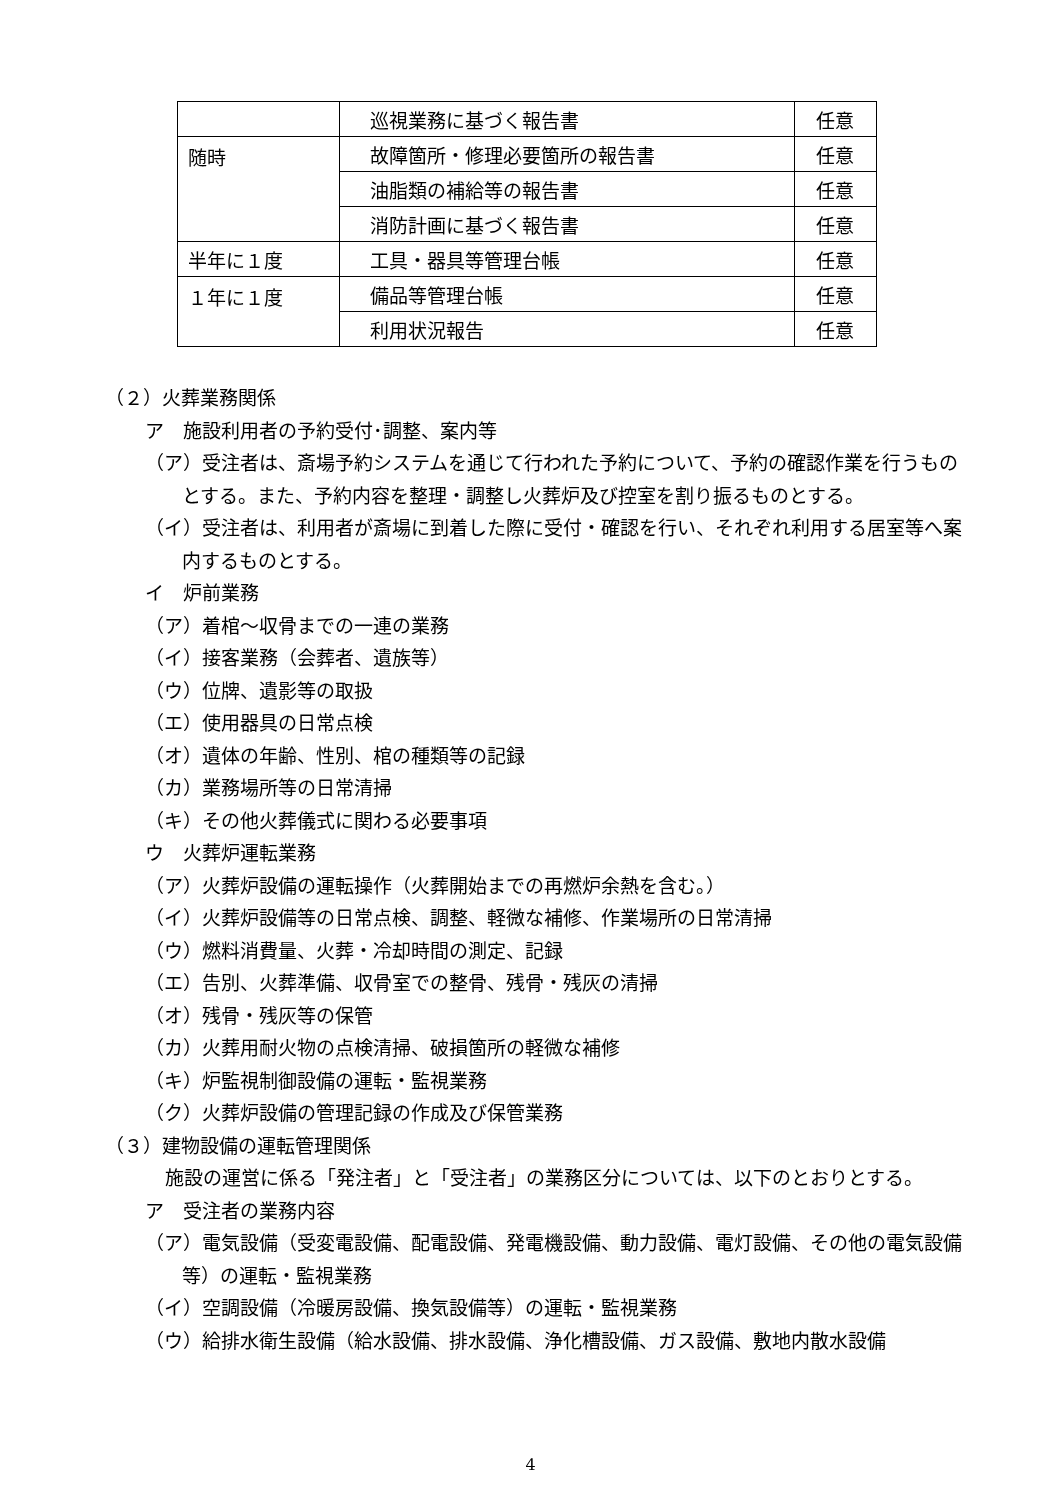| | 巡視業務に基づく報告書 | 任意 |
| 随時 | 故障箇所・修理必要箇所の報告書 | 任意 |
| | 油脂類の補給等の報告書 | 任意 |
| | 消防計画に基づく報告書 | 任意 |
| 半年に１度 | 工具・器具等管理台帳 | 任意 |
| １年に１度 | 備品等管理台帳 | 任意 |
| | 利用状況報告 | 任意 |
（２）火葬業務関係
ア　施設利用者の予約受付･調整、案内等
（ア）受注者は、斎場予約システムを通じて行われた予約について、予約の確認作業を行うものとする。また、予約内容を整理・調整し火葬炉及び控室を割り振るものとする。
（イ）受注者は、利用者が斎場に到着した際に受付・確認を行い、それぞれ利用する居室等へ案内するものとする。
イ　炉前業務
（ア）着棺～収骨までの一連の業務
（イ）接客業務（会葬者、遺族等）
（ウ）位牌、遺影等の取扱
（エ）使用器具の日常点検
（オ）遺体の年齢、性別、棺の種類等の記録
（カ）業務場所等の日常清掃
（キ）その他火葬儀式に関わる必要事項
ウ　火葬炉運転業務
（ア）火葬炉設備の運転操作（火葬開始までの再燃炉余熱を含む。）
（イ）火葬炉設備等の日常点検、調整、軽微な補修、作業場所の日常清掃
（ウ）燃料消費量、火葬・冷却時間の測定、記録
（エ）告別、火葬準備、収骨室での整骨、残骨・残灰の清掃
（オ）残骨・残灰等の保管
（カ）火葬用耐火物の点検清掃、破損箇所の軽微な補修
（キ）炉監視制御設備の運転・監視業務
（ク）火葬炉設備の管理記録の作成及び保管業務
（３）建物設備の運転管理関係
施設の運営に係る「発注者」と「受注者」の業務区分については、以下のとおりとする。
ア　受注者の業務内容
（ア）電気設備（受変電設備、配電設備、発電機設備、動力設備、電灯設備、その他の電気設備等）の運転・監視業務
（イ）空調設備（冷暖房設備、換気設備等）の運転・監視業務
（ウ）給排水衛生設備（給水設備、排水設備、浄化槽設備、ガス設備、敷地内散水設備
4